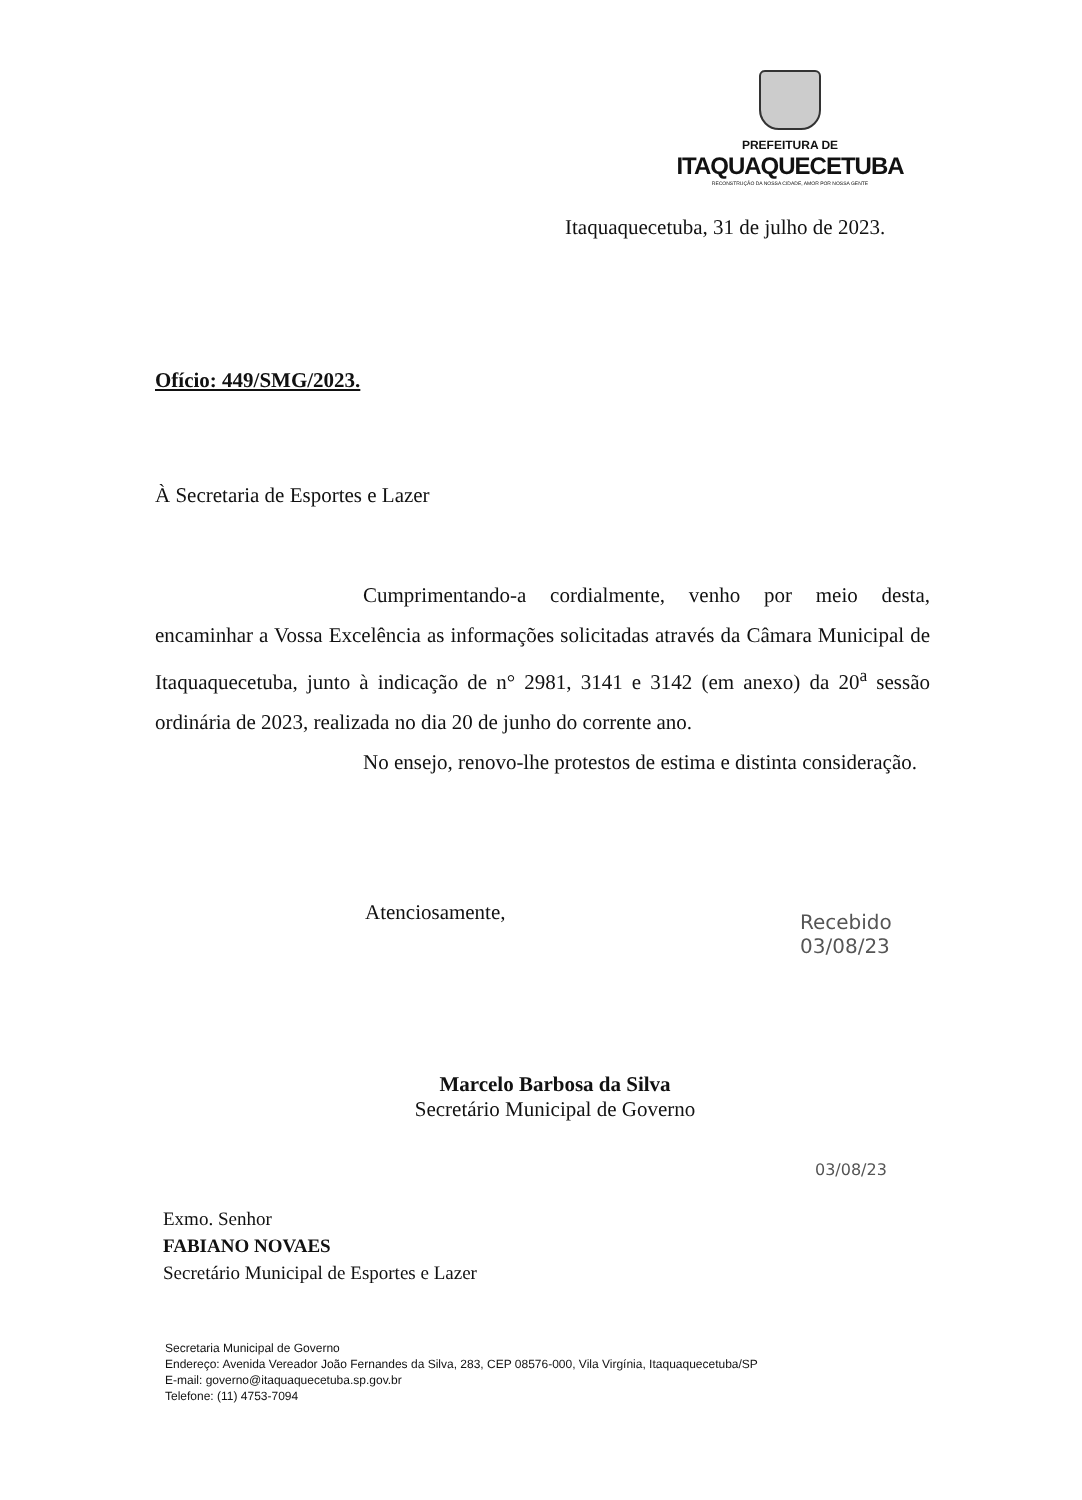PREFEITURA DE
ITAQUAQUECETUBA
RECONSTRUÇÃO DA NOSSA CIDADE, AMOR POR NOSSA GENTE
Itaquaquecetuba, 31 de julho de 2023.
Ofício: 449/SMG/2023.
À Secretaria de Esportes e Lazer
Cumprimentando-a cordialmente, venho por meio desta, encaminhar a Vossa Excelência as informações solicitadas através da Câmara Municipal de Itaquaquecetuba, junto à indicação de n° 2981, 3141 e 3142 (em anexo) da 20<sup>a</sup> sessão ordinária de 2023, realizada no dia 20 de junho do corrente ano.
No ensejo, renovo-lhe protestos de estima e distinta consideração.
Atenciosamente,
Marcelo Barbosa da Silva
Secretário Municipal de Governo
Recebido
03/08/23
03/08/23
Exmo. Senhor
FABIANO NOVAES
Secretário Municipal de Esportes e Lazer
Secretaria Municipal de Governo
Endereço: Avenida Vereador João Fernandes da Silva, 283, CEP 08576-000, Vila Virgínia, Itaquaquecetuba/SP
E-mail: governo@itaquaquecetuba.sp.gov.br
Telefone: (11) 4753-7094